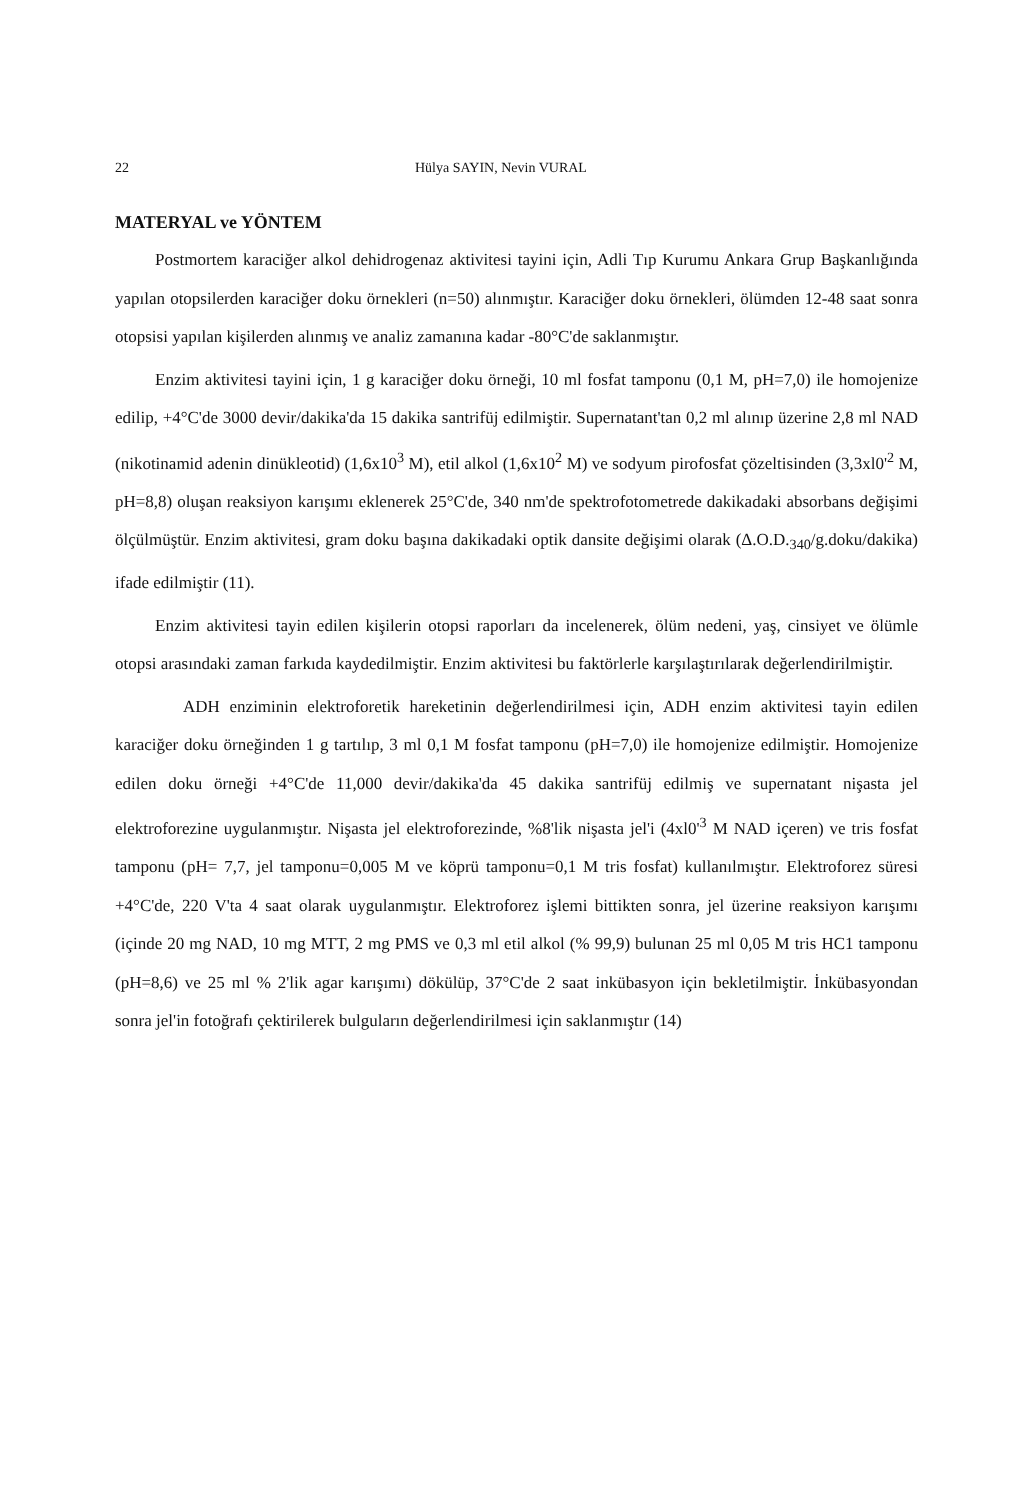22 Hülya SAYIN, Nevin VURAL
MATERYAL ve YÖNTEM
Postmortem karaciğer alkol dehidrogenaz aktivitesi tayini için, Adli Tıp Kurumu Ankara Grup Başkanlığında yapılan otopsilerden karaciğer doku örnekleri (n=50) alınmıştır. Karaciğer doku örnekleri, ölümden 12-48 saat sonra otopsisi yapılan kişilerden alınmış ve analiz zamanına kadar -80°C'de saklanmıştır.
Enzim aktivitesi tayini için, 1 g karaciğer doku örneği, 10 ml fosfat tamponu (0,1 M, pH=7,0) ile homojenize edilip, +4°C'de 3000 devir/dakika'da 15 dakika santrifüj edilmiştir. Supernatant'tan 0,2 ml alınıp üzerine 2,8 ml NAD (nikotinamid adenin dinükleotid) (1,6x10<sup>3</sup> M), etil alkol (1,6x10<sup>2</sup> M) ve sodyum pirofosfat çözeltisinden (3,3xl0'<sup>2</sup> M, pH=8,8) oluşan reaksiyon karışımı eklenerek 25°C'de, 340 nm'de spektrofotometrede dakikadaki absorbans değişimi ölçülmüştür. Enzim aktivitesi, gram doku başına dakikadaki optik dansite değişimi olarak (Δ.O.D.<sub>340</sub>/g.doku/dakika) ifade edilmiştir (11).
Enzim aktivitesi tayin edilen kişilerin otopsi raporları da incelenerek, ölüm nedeni, yaş, cinsiyet ve ölümle otopsi arasındaki zaman farkıda kaydedilmiştir. Enzim aktivitesi bu faktörlerle karşılaştırılarak değerlendirilmiştir.
ADH enziminin elektroforetik hareketinin değerlendirilmesi için, ADH enzim aktivitesi tayin edilen karaciğer doku örneğinden 1 g tartılıp, 3 ml 0,1 M fosfat tamponu (pH=7,0) ile homojenize edilmiştir. Homojenize edilen doku örneği +4°C'de 11,000 devir/dakika'da 45 dakika santrifüj edilmiş ve supernatant nişasta jel elektroforezine uygulanmıştır. Nişasta jel elektroforezinde, %8'lik nişasta jel'i (4xl0'<sup>3</sup> M NAD içeren) ve tris fosfat tamponu (pH= 7,7, jel tamponu=0,005 M ve köprü tamponu=0,1 M tris fosfat) kullanılmıştır. Elektroforez süresi +4°C'de, 220 V'ta 4 saat olarak uygulanmıştır. Elektroforez işlemi bittikten sonra, jel üzerine reaksiyon karışımı (içinde 20 mg NAD, 10 mg MTT, 2 mg PMS ve 0,3 ml etil alkol (% 99,9) bulunan 25 ml 0,05 M tris HC1 tamponu (pH=8,6) ve 25 ml % 2'lik agar karışımı) dökülüp, 37°C'de 2 saat inkübasyon için bekletilmiştir. İnkübasyondan sonra jel'in fotoğrafı çektirilerek bulguların değerlendirilmesi için saklanmıştır (14)